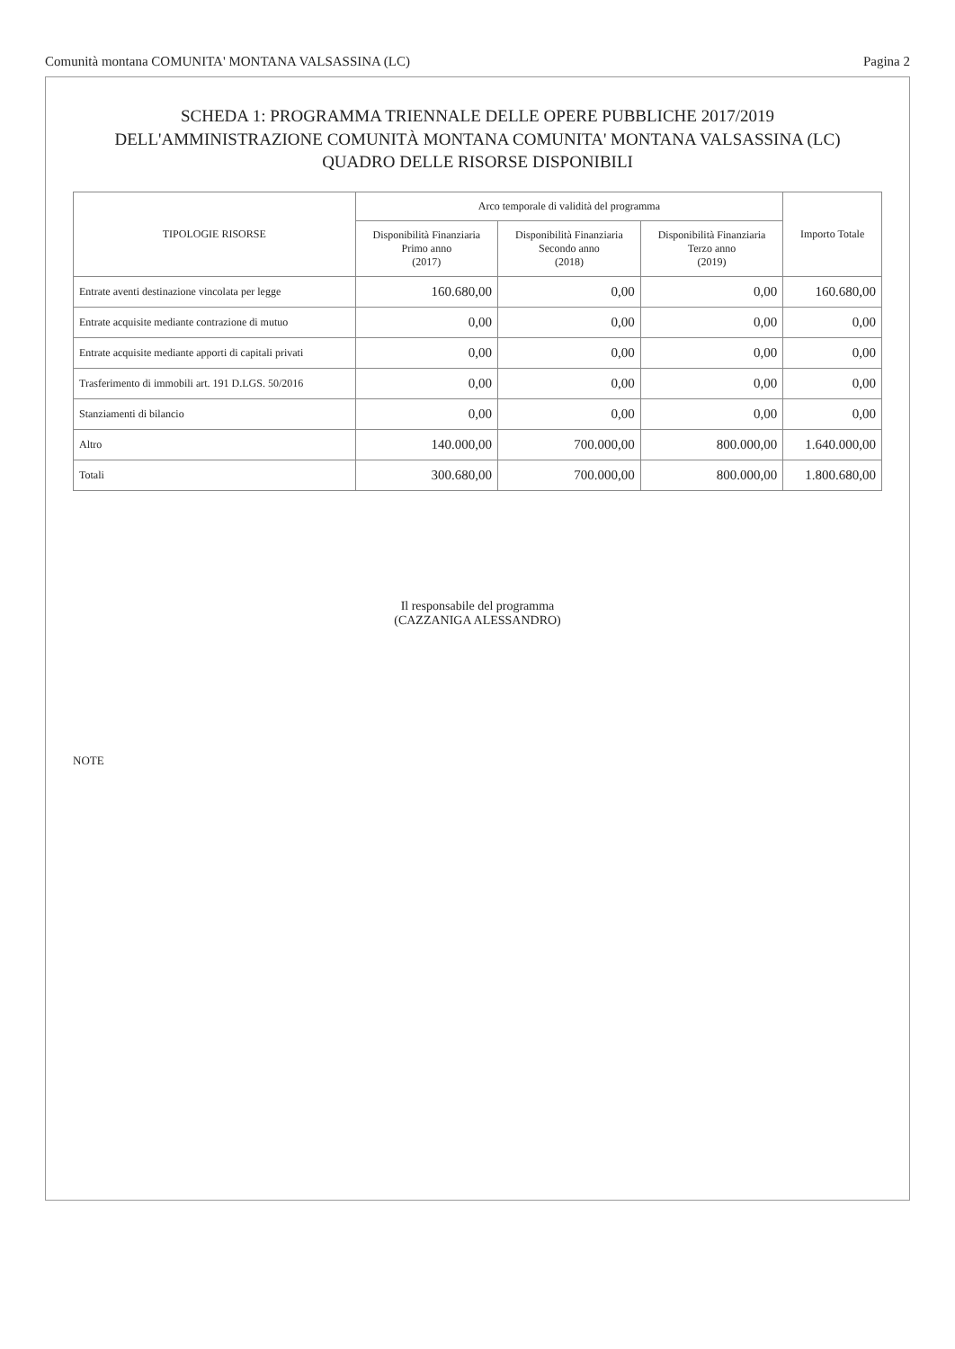Comunità montana COMUNITA' MONTANA VALSASSINA (LC) Pagina 2
SCHEDA 1: PROGRAMMA TRIENNALE DELLE OPERE PUBBLICHE 2017/2019
DELL'AMMINISTRAZIONE COMUNITÀ MONTANA COMUNITA' MONTANA VALSASSINA (LC)
QUADRO DELLE RISORSE DISPONIBILI
| TIPOLOGIE RISORSE | Arco temporale di validità del programma | | | Importo Totale |
| --- | --- | --- | --- | --- |
| | Disponibilità Finanziaria Primo anno (2017) | Disponibilità Finanziaria Secondo anno (2018) | Disponibilità Finanziaria Terzo anno (2019) | |
| Entrate aventi destinazione vincolata per legge | 160.680,00 | 0,00 | 0,00 | 160.680,00 |
| Entrate acquisite mediante contrazione di mutuo | 0,00 | 0,00 | 0,00 | 0,00 |
| Entrate acquisite mediante apporti di capitali privati | 0,00 | 0,00 | 0,00 | 0,00 |
| Trasferimento di immobili art. 191 D.LGS. 50/2016 | 0,00 | 0,00 | 0,00 | 0,00 |
| Stanziamenti di bilancio | 0,00 | 0,00 | 0,00 | 0,00 |
| Altro | 140.000,00 | 700.000,00 | 800.000,00 | 1.640.000,00 |
| Totali | 300.680,00 | 700.000,00 | 800.000,00 | 1.800.680,00 |
Il responsabile del programma
(CAZZANIGA ALESSANDRO)
NOTE